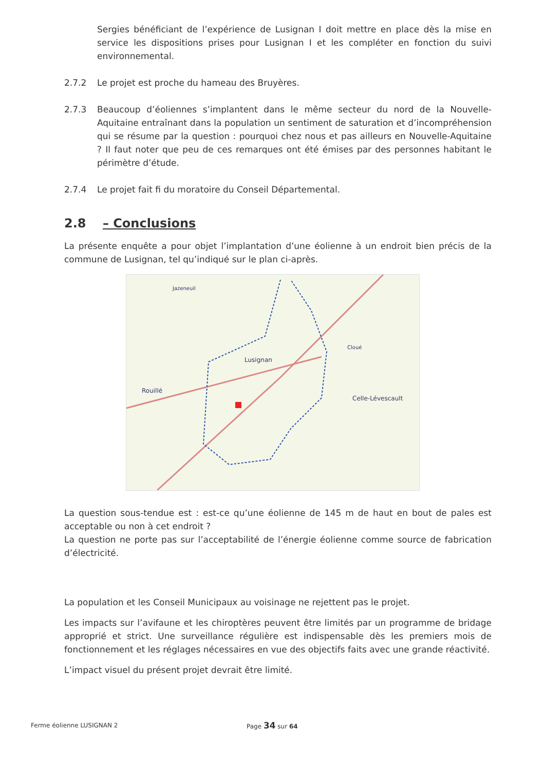Sergies bénéficiant de l’expérience de Lusignan I doit mettre en place dès la mise en service les dispositions prises pour Lusignan I et les compléter en fonction du suivi environnemental.
2.7.2 Le projet est proche du hameau des Bruyères.
2.7.3 Beaucoup d’éoliennes s’implantent dans le même secteur du nord de la Nouvelle-Aquitaine entraînant dans la population un sentiment de saturation et d’incompréhension qui se résume par la question : pourquoi chez nous et pas ailleurs en Nouvelle-Aquitaine ? Il faut noter que peu de ces remarques ont été émises par des personnes habitant le périmètre d’étude.
2.7.4 Le projet fait fi du moratoire du Conseil Départemental.
2.8 – Conclusions
La présente enquête a pour objet l’implantation d’une éolienne à un endroit bien précis de la commune de Lusignan, tel qu’indiqué sur le plan ci-après.
Lusignan
Rouillé
Celle-Lévescault
Jazeneuil
Cloué
La question sous-tendue est : est-ce qu’une éolienne de 145 m de haut en bout de pales est acceptable ou non à cet endroit ?
La question ne porte pas sur l’acceptabilité de l’énergie éolienne comme source de fabrication d’électricité.
La population et les Conseil Municipaux au voisinage ne rejettent pas le projet.
Les impacts sur l’avifaune et les chiroptères peuvent être limités par un programme de bridage approprié et strict. Une surveillance régulière est indispensable dès les premiers mois de fonctionnement et les réglages nécessaires en vue des objectifs faits avec une grande réactivité.
L’impact visuel du présent projet devrait être limité.
Ferme éolienne LUSIGNAN 2 Page 34 sur 64